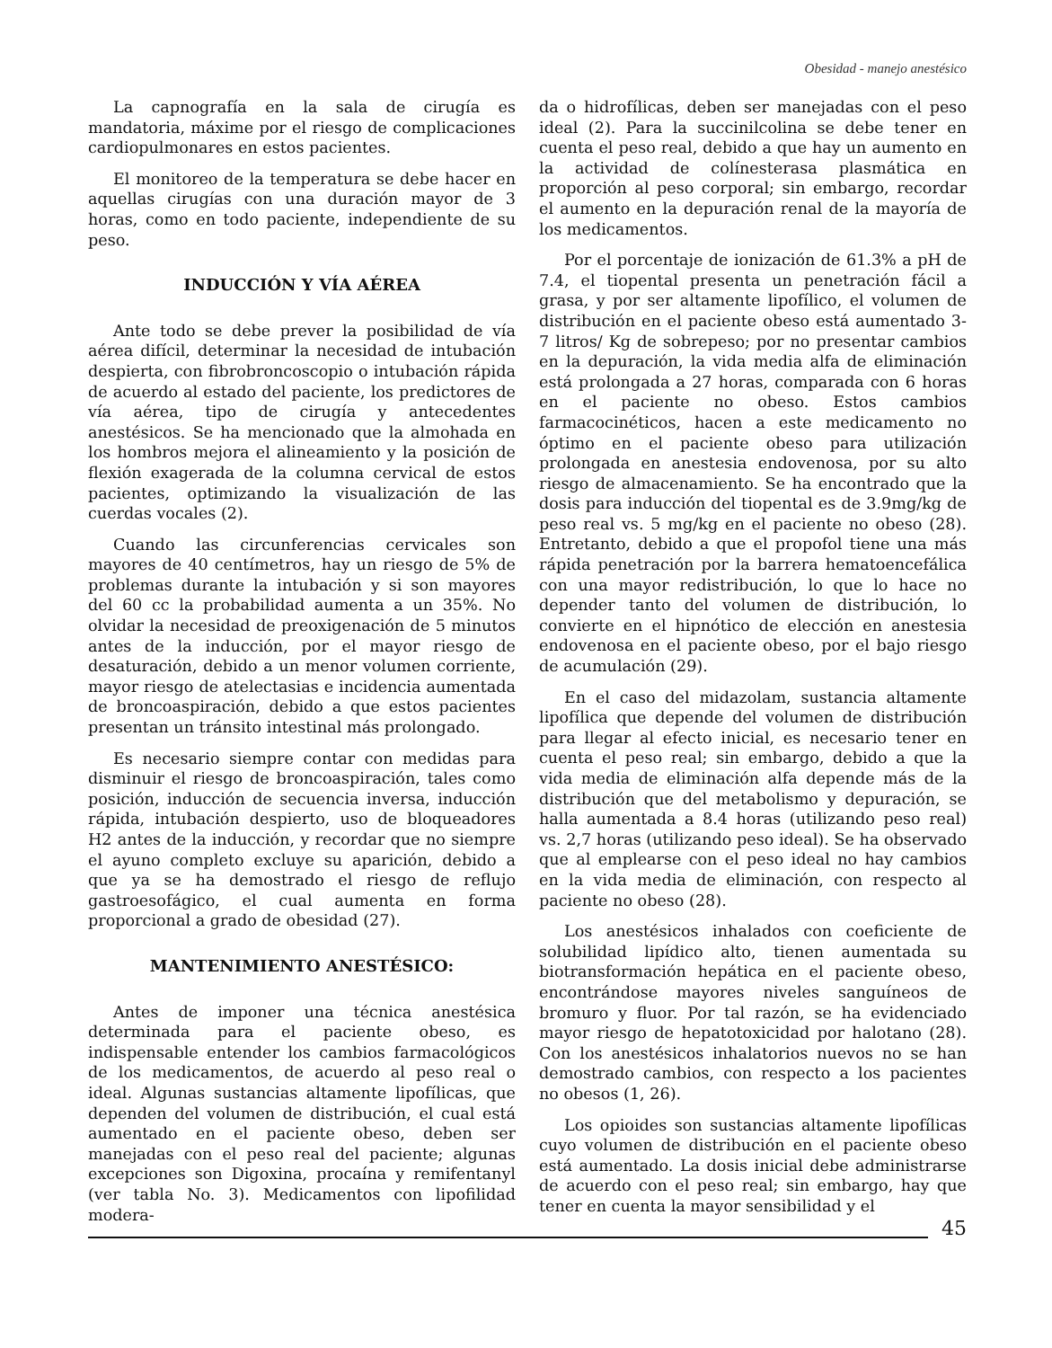Obesidad - manejo anestésico
La capnografía en la sala de cirugía es mandatoria, máxime por el riesgo de complicaciones cardiopulmonares en estos pacientes.
El monitoreo de la temperatura se debe hacer en aquellas cirugías con una duración mayor de 3 horas, como en todo paciente, independiente de su peso.
INDUCCIÓN Y VÍA AÉREA
Ante todo se debe prever la posibilidad de vía aérea difícil, determinar la necesidad de intubación despierta, con fibrobroncoscopio o intubación rápida de acuerdo al estado del paciente, los predictores de vía aérea, tipo de cirugía y antecedentes anestésicos. Se ha mencionado que la almohada en los hombros mejora el alineamiento y la posición de flexión exagerada de la columna cervical de estos pacientes, optimizando la visualización de las cuerdas vocales (2).
Cuando las circunferencias cervicales son mayores de 40 centímetros, hay un riesgo de 5% de problemas durante la intubación y si son mayores del 60 cc la probabilidad aumenta a un 35%. No olvidar la necesidad de preoxigenación de 5 minutos antes de la inducción, por el mayor riesgo de desaturación, debido a un menor volumen corriente, mayor riesgo de atelectasias e incidencia aumentada de broncoaspiración, debido a que estos pacientes presentan un tránsito intestinal más prolongado.
Es necesario siempre contar con medidas para disminuir el riesgo de broncoaspiración, tales como posición, inducción de secuencia inversa, inducción rápida, intubación despierto, uso de bloqueadores H2 antes de la inducción, y recordar que no siempre el ayuno completo excluye su aparición, debido a que ya se ha demostrado el riesgo de reflujo gastroesofágico, el cual aumenta en forma proporcional a grado de obesidad (27).
MANTENIMIENTO ANESTÉSICO:
Antes de imponer una técnica anestésica determinada para el paciente obeso, es indispensable entender los cambios farmacológicos de los medicamentos, de acuerdo al peso real o ideal. Algunas sustancias altamente lipofílicas, que dependen del volumen de distribución, el cual está aumentado en el paciente obeso, deben ser manejadas con el peso real del paciente; algunas excepciones son Digoxina, procaína y remifentanyl (ver tabla No. 3). Medicamentos con lipofilidad modera-
da o hidrofílicas, deben ser manejadas con el peso ideal (2). Para la succinilcolina se debe tener en cuenta el peso real, debido a que hay un aumento en la actividad de colínesterasa plasmática en proporción al peso corporal; sin embargo, recordar el aumento en la depuración renal de la mayoría de los medicamentos.
Por el porcentaje de ionización de 61.3% a pH de 7.4, el tiopental presenta un penetración fácil a grasa, y por ser altamente lipofílico, el volumen de distribución en el paciente obeso está aumentado 3-7 litros/ Kg de sobrepeso; por no presentar cambios en la depuración, la vida media alfa de eliminación está prolongada a 27 horas, comparada con 6 horas en el paciente no obeso. Estos cambios farmacocinéticos, hacen a este medicamento no óptimo en el paciente obeso para utilización prolongada en anestesia endovenosa, por su alto riesgo de almacenamiento. Se ha encontrado que la dosis para inducción del tiopental es de 3.9mg/kg de peso real vs. 5 mg/kg en el paciente no obeso (28). Entretanto, debido a que el propofol tiene una más rápida penetración por la barrera hematoencefálica con una mayor redistribución, lo que lo hace no depender tanto del volumen de distribución, lo convierte en el hipnótico de elección en anestesia endovenosa en el paciente obeso, por el bajo riesgo de acumulación (29).
En el caso del midazolam, sustancia altamente lipofílica que depende del volumen de distribución para llegar al efecto inicial, es necesario tener en cuenta el peso real; sin embargo, debido a que la vida media de eliminación alfa depende más de la distribución que del metabolismo y depuración, se halla aumentada a 8.4 horas (utilizando peso real) vs. 2,7 horas (utilizando peso ideal). Se ha observado que al emplearse con el peso ideal no hay cambios en la vida media de eliminación, con respecto al paciente no obeso (28).
Los anestésicos inhalados con coeficiente de solubilidad lipídico alto, tienen aumentada su biotransformación hepática en el paciente obeso, encontrándose mayores niveles sanguíneos de bromuro y fluor. Por tal razón, se ha evidenciado mayor riesgo de hepatotoxicidad por halotano (28). Con los anestésicos inhalatorios nuevos no se han demostrado cambios, con respecto a los pacientes no obesos (1, 26).
Los opioides son sustancias altamente lipofílicas cuyo volumen de distribución en el paciente obeso está aumentado. La dosis inicial debe administrarse de acuerdo con el peso real; sin embargo, hay que tener en cuenta la mayor sensibilidad y el
45